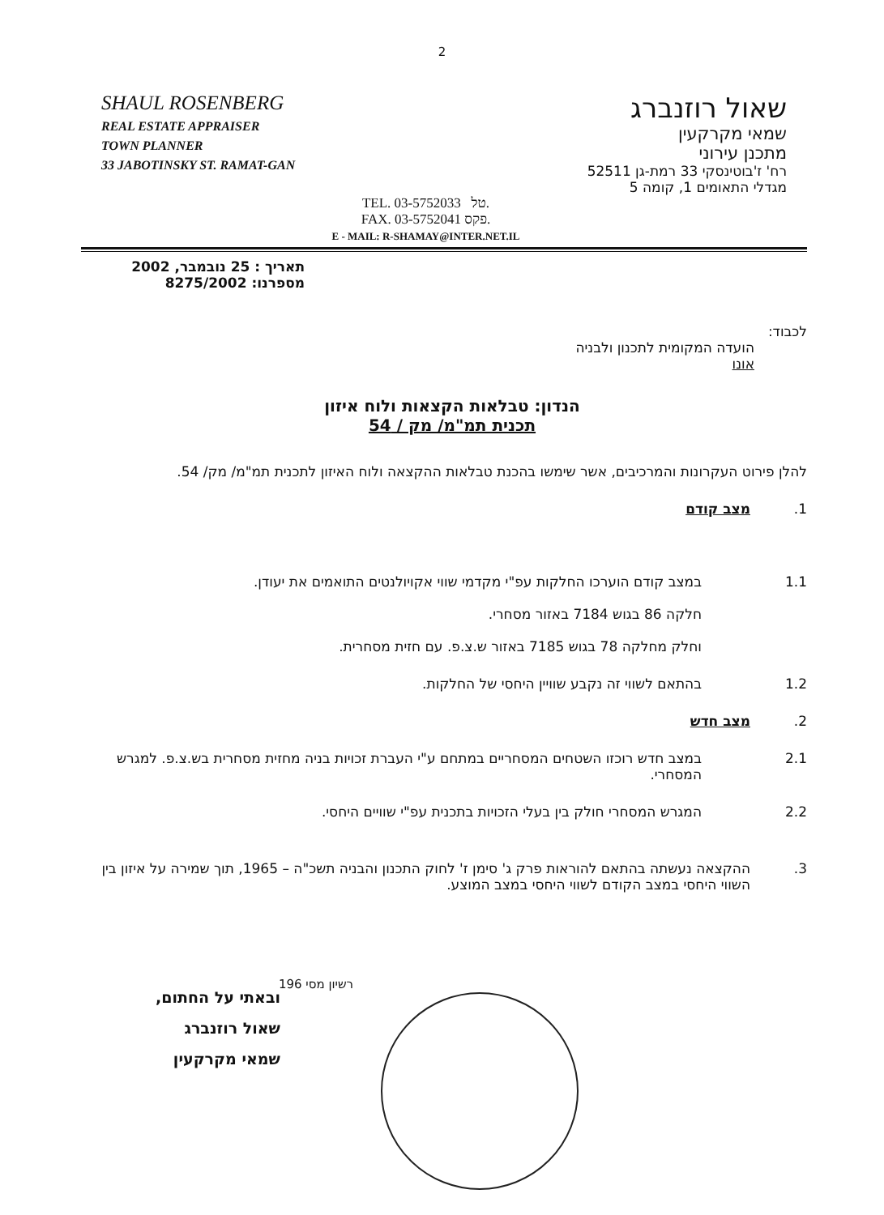2
SHAUL ROSENBERG
REAL ESTATE APPRAISER
TOWN PLANNER
33 JABOTINSKY ST. RAMAT-GAN
שאול רוזנברג
שמאי מקרקעין
מתכנן עירוני
רח' ז'בוטינסקי 33 רמת-גן 52511
מגדלי התאומים 1, קומה 5
TEL. 03-5752033 טל.
FAX. 03-5752041 פקס.
E - MAIL: R-SHAMAY@INTER.NET.IL
תאריך : 25 נובמבר, 2002
מספרנו: 8275/2002
לכבוד:
הועדה המקומית לתכנון ולבניה
אונו
הנדון: טבלאות הקצאות ולוח איזון
תכנית תמ"מ/ מק / 54
להלן פירוט העקרונות והמרכיבים, אשר שימשו בהכנת טבלאות ההקצאה ולוח האיזון לתכנית תמ"מ/ מק/ 54.
1. מצב קודם
1.1 במצב קודם הוערכו החלקות עפ"י מקדמי שווי אקויולנטים התואמים את יעודן.
חלקה 86 בגוש 7184 באזור מסחרי.
וחלק מחלקה 78 בגוש 7185 באזור ש.צ.פ. עם חזית מסחרית.
1.2 בהתאם לשווי זה נקבע שוויין היחסי של החלקות.
2. מצב חדש
2.1 במצב חדש רוכזו השטחים המסחריים במתחם ע"י העברת זכויות בניה מחזית מסחרית בש.צ.פ. למגרש המסחרי.
2.2 המגרש המסחרי חולק בין בעלי הזכויות בתכנית עפ"י שוויים היחסי.
3. ההקצאה נעשתה בהתאם להוראות פרק ג' סימן ז' לחוק התכנון והבניה תשכ"ה – 1965, תוך שמירה על איזון בין השווי היחסי במצב הקודם לשווי היחסי במצב המוצע.
ובאתי על החתום,
שאול רוזנברג
שמאי מקרקעין
רשיון מסי 196